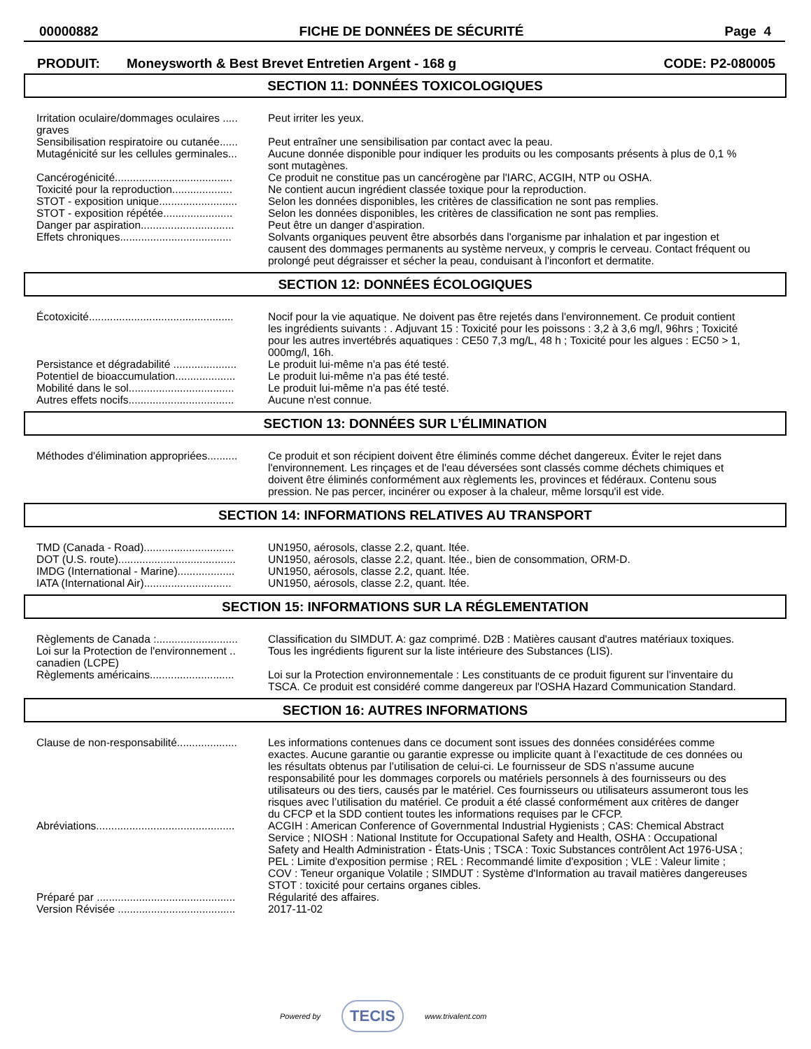00000882 FICHE DE DONNÉES DE SÉCURITÉ Page 4
PRODUIT: Moneysworth & Best Brevet Entretien Argent - 168 g CODE: P2-080005
SECTION 11: DONNÉES TOXICOLOGIQUES
| Irritation oculaire/dommages oculaires ..... graves | Peut irriter les yeux. |
| Sensibilisation respiratoire ou cutanée...... | Peut entraîner une sensibilisation par contact avec la peau. |
| Mutagénicité sur les cellules germinales... | Aucune donnée disponible pour indiquer les produits ou les composants présents à plus de 0,1 % sont mutagènes. |
| Cancérogénicité....................................... | Ce produit ne constitue pas un cancérogène par l'IARC, ACGIH, NTP ou OSHA. |
| Toxicité pour la reproduction.................... | Ne contient aucun ingrédient classée toxique pour la reproduction. |
| STOT - exposition unique.......................... | Selon les données disponibles, les critères de classification ne sont pas remplies. |
| STOT - exposition répétée....................... | Selon les données disponibles, les critères de classification ne sont pas remplies. |
| Danger par aspiration............................... | Peut être un danger d'aspiration. |
| Effets chroniques..................................... | Solvants organiques peuvent être absorbés dans l'organisme par inhalation et par ingestion et causent des dommages permanents au système nerveux, y compris le cerveau. Contact fréquent ou prolongé peut dégraisser et sécher la peau, conduisant à l'inconfort et dermatite. |
SECTION 12: DONNÉES ÉCOLOGIQUES
| Écotoxicité................................................ | Nocif pour la vie aquatique. Ne doivent pas être rejetés dans l'environnement. Ce produit contient les ingrédients suivants : . Adjuvant 15 : Toxicité pour les poissons : 3,2 à 3,6 mg/l, 96hrs ; Toxicité pour les autres invertébrés aquatiques : CE50 7,3 mg/L, 48 h ; Toxicité pour les algues : EC50 > 1, 000mg/l, 16h. |
| Persistance et dégradabilité ..................... | Le produit lui-même n'a pas été testé. |
| Potentiel de bioaccumulation.................... | Le produit lui-même n'a pas été testé. |
| Mobilité dans le sol................................... | Le produit lui-même n'a pas été testé. |
| Autres effets nocifs................................... | Aucune n'est connue. |
SECTION 13: DONNÉES SUR L’ÉLIMINATION
| Méthodes d'élimination appropriées.......... | Ce produit et son récipient doivent être éliminés comme déchet dangereux. Éviter le rejet dans l'environnement. Les rinçages et de l'eau déversées sont classés comme déchets chimiques et doivent être éliminés conformément aux règlements les, provinces et fédéraux. Contenu sous pression. Ne pas percer, incinérer ou exposer à la chaleur, même lorsqu'il est vide. |
SECTION 14: INFORMATIONS RELATIVES AU TRANSPORT
| TMD (Canada - Road).............................. | UN1950, aérosols, classe 2.2, quant. ltée. |
| DOT (U.S. route)....................................... | UN1950, aérosols, classe 2.2, quant. ltée., bien de consommation, ORM-D. |
| IMDG (International - Marine)................... | UN1950, aérosols, classe 2.2, quant. ltée. |
| IATA (International Air)............................. | UN1950, aérosols, classe 2.2, quant. ltée. |
SECTION 15: INFORMATIONS SUR LA RÉGLEMENTATION
| Règlements de Canada :........................... | Classification du SIMDUT. A: gaz comprimé. D2B : Matières causant d'autres matériaux toxiques. |
| Loi sur la Protection de l'environnement .. canadien (LCPE) | Tous les ingrédients figurent sur la liste intérieure des Substances (LIS). |
| Règlements américains............................ | Loi sur la Protection environnementale : Les constituants de ce produit figurent sur l'inventaire du TSCA. Ce produit est considéré comme dangereux par l'OSHA Hazard Communication Standard. |
SECTION 16: AUTRES INFORMATIONS
| Clause de non-responsabilité.................... | Les informations contenues dans ce document sont issues des données considérées comme exactes. Aucune garantie ou garantie expresse ou implicite quant à l’exactitude de ces données ou les résultats obtenus par l’utilisation de celui-ci. Le fournisseur de SDS n’assume aucune responsabilité pour les dommages corporels ou matériels personnels à des fournisseurs ou des utilisateurs ou des tiers, causés par le matériel. Ces fournisseurs ou utilisateurs assumeront tous les risques avec l’utilisation du matériel. Ce produit a été classé conformément aux critères de danger du CFCP et la SDD contient toutes les informations requises par le CFCP. |
| Abréviations.............................................. | ACGIH : American Conference of Governmental Industrial Hygienists ; CAS: Chemical Abstract Service ; NIOSH : National Institute for Occupational Safety and Health, OSHA : Occupational Safety and Health Administration - États-Unis ; TSCA : Toxic Substances contrôlent Act 1976-USA ; PEL : Limite d'exposition permise ; REL : Recommandé limite d'exposition ; VLE : Valeur limite ; COV : Teneur organique Volatile ; SIMDUT : Système d'Information au travail matières dangereuses STOT : toxicité pour certains organes cibles. |
| Préparé par .............................................. | Régularité des affaires. |
| Version Révisée ....................................... | 2017-11-02 |
Powered by TECIS www.trivalent.com